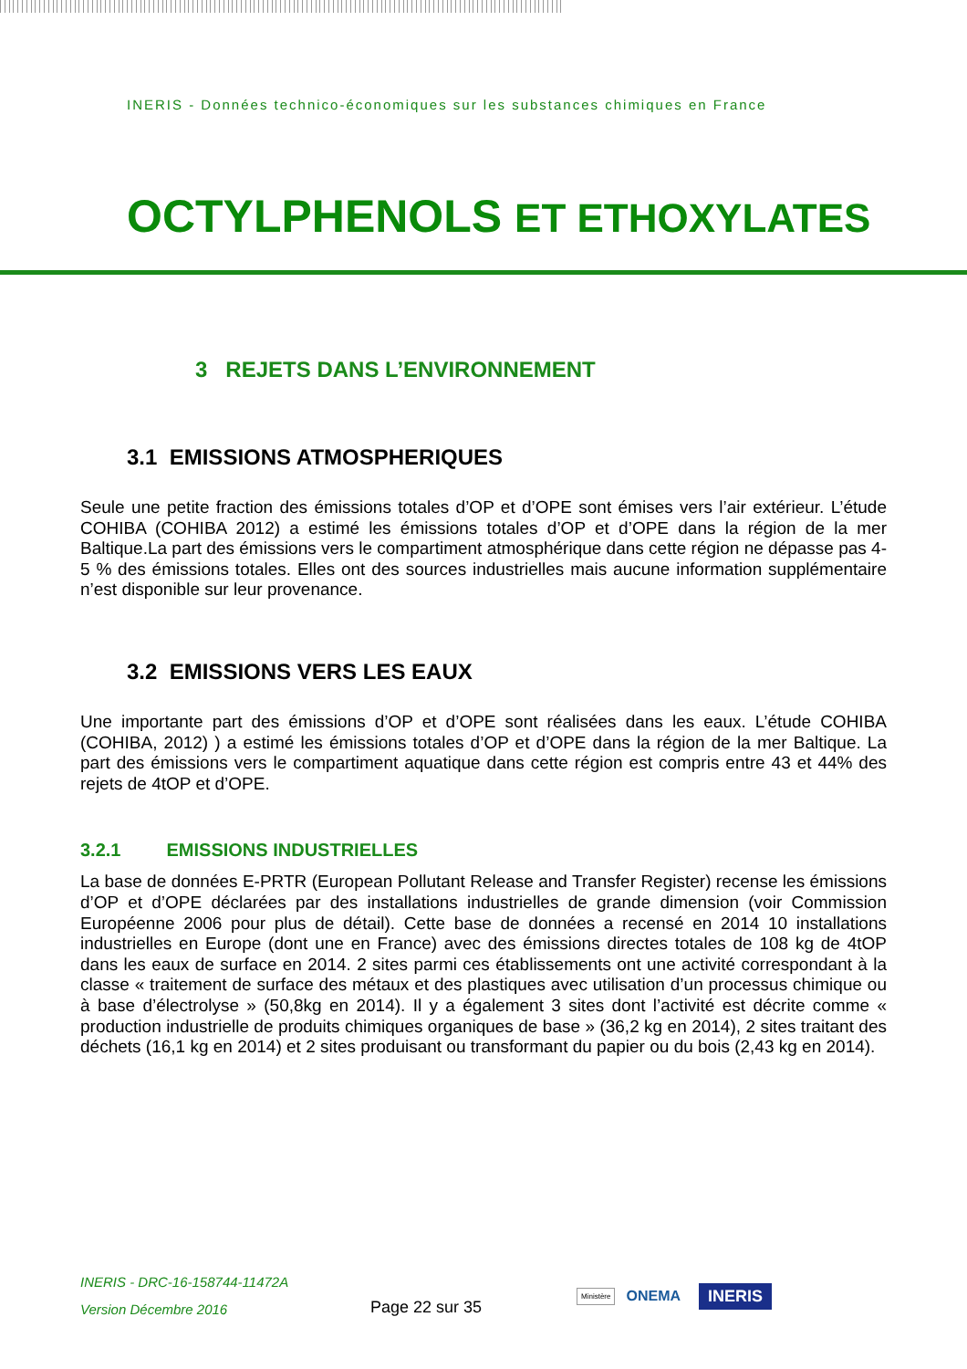INERIS - Données technico-économiques sur les substances chimiques en France
OCTYLPHENOLS ET ETHOXYLATES
3 REJETS DANS L’ENVIRONNEMENT
3.1 EMISSIONS ATMOSPHERIQUES
Seule une petite fraction des émissions totales d’OP et d’OPE sont émises vers l’air extérieur. L’étude COHIBA (COHIBA 2012) a estimé les émissions totales d’OP et d’OPE dans la région de la mer Baltique.La part des émissions vers le compartiment atmosphérique dans cette région ne dépasse pas 4-5 % des émissions totales. Elles ont des sources industrielles mais aucune information supplémentaire n’est disponible sur leur provenance.
3.2 EMISSIONS VERS LES EAUX
Une importante part des émissions d’OP et d’OPE sont réalisées dans les eaux. L’étude COHIBA (COHIBA, 2012) ) a estimé les émissions totales d’OP et d’OPE dans la région de la mer Baltique. La part des émissions vers le compartiment aquatique dans cette région est compris entre 43 et 44% des rejets de 4tOP et d’OPE.
3.2.1 EMISSIONS INDUSTRIELLES
La base de données E-PRTR (European Pollutant Release and Transfer Register) recense les émissions d’OP et d’OPE déclarées par des installations industrielles de grande dimension (voir Commission Européenne 2006 pour plus de détail). Cette base de données a recensé en 2014 10 installations industrielles en Europe (dont une en France) avec des émissions directes totales de 108 kg de 4tOP dans les eaux de surface en 2014. 2 sites parmi ces établissements ont une activité correspondant à la classe « traitement de surface des métaux et des plastiques avec utilisation d’un processus chimique ou à base d’électrolyse » (50,8kg en 2014). Il y a également 3 sites dont l’activité est décrite comme « production industrielle de produits chimiques organiques de base » (36,2 kg en 2014), 2 sites traitant des déchets (16,1 kg en 2014) et 2 sites produisant ou transformant du papier ou du bois (2,43 kg en 2014).
INERIS - DRC-16-158744-11472A
Version Décembre 2016
Page 22 sur 35
Ministère
ONEMA
INERIS